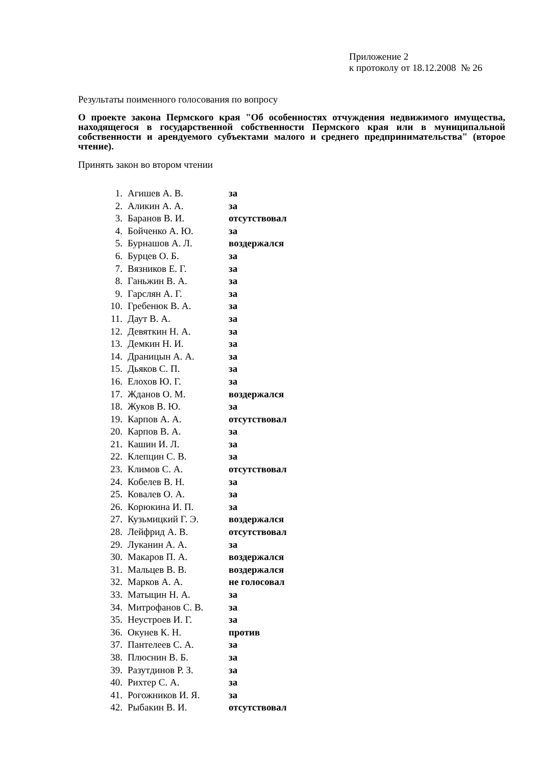Приложение 2
к протоколу от 18.12.2008 № 26
Результаты поименного голосования по вопросу
О проекте закона Пермского края "Об особенностях отчуждения недвижимого имущества, находящегося в государственной собственности Пермского края или в муниципальной собственности и арендуемого субъектами малого и среднего предпринимательства" (второе чтение).
Принять закон во втором чтении
| 1. | Агишев А. В. | за |
| 2. | Аликин А. А. | за |
| 3. | Баранов В. И. | отсутствовал |
| 4. | Бойченко А. Ю. | за |
| 5. | Бурнашов А. Л. | воздержался |
| 6. | Бурцев О. Б. | за |
| 7. | Вязников Е. Г. | за |
| 8. | Ганьжин В. А. | за |
| 9. | Гарслян А. Г. | за |
| 10. | Гребенюк В. А. | за |
| 11. | Даут В. А. | за |
| 12. | Девяткин Н. А. | за |
| 13. | Демкин Н. И. | за |
| 14. | Драницын А. А. | за |
| 15. | Дьяков С. П. | за |
| 16. | Елохов Ю. Г. | за |
| 17. | Жданов О. М. | воздержался |
| 18. | Жуков В. Ю. | за |
| 19. | Карпов А. А. | отсутствовал |
| 20. | Карпов В. А. | за |
| 21. | Кашин И. Л. | за |
| 22. | Клепцин С. В. | за |
| 23. | Климов С. А. | отсутствовал |
| 24. | Кобелев В. Н. | за |
| 25. | Ковалев О. А. | за |
| 26. | Корюкина И. П. | за |
| 27. | Кузьмицкий Г. Э. | воздержался |
| 28. | Лейфрид А. В. | отсутствовал |
| 29. | Луканин А. А. | за |
| 30. | Макаров П. А. | воздержался |
| 31. | Мальцев В. В. | воздержался |
| 32. | Марков А. А. | не голосовал |
| 33. | Матыцин Н. А. | за |
| 34. | Митрофанов С. В. | за |
| 35. | Неустроев И. Г. | за |
| 36. | Окунев К. Н. | против |
| 37. | Пантелеев С. А. | за |
| 38. | Плюснин В. Б. | за |
| 39. | Разутдинов Р. З. | за |
| 40. | Рихтер С. А. | за |
| 41. | Рогожников И. Я. | за |
| 42. | Рыбакин В. И. | отсутствовал |